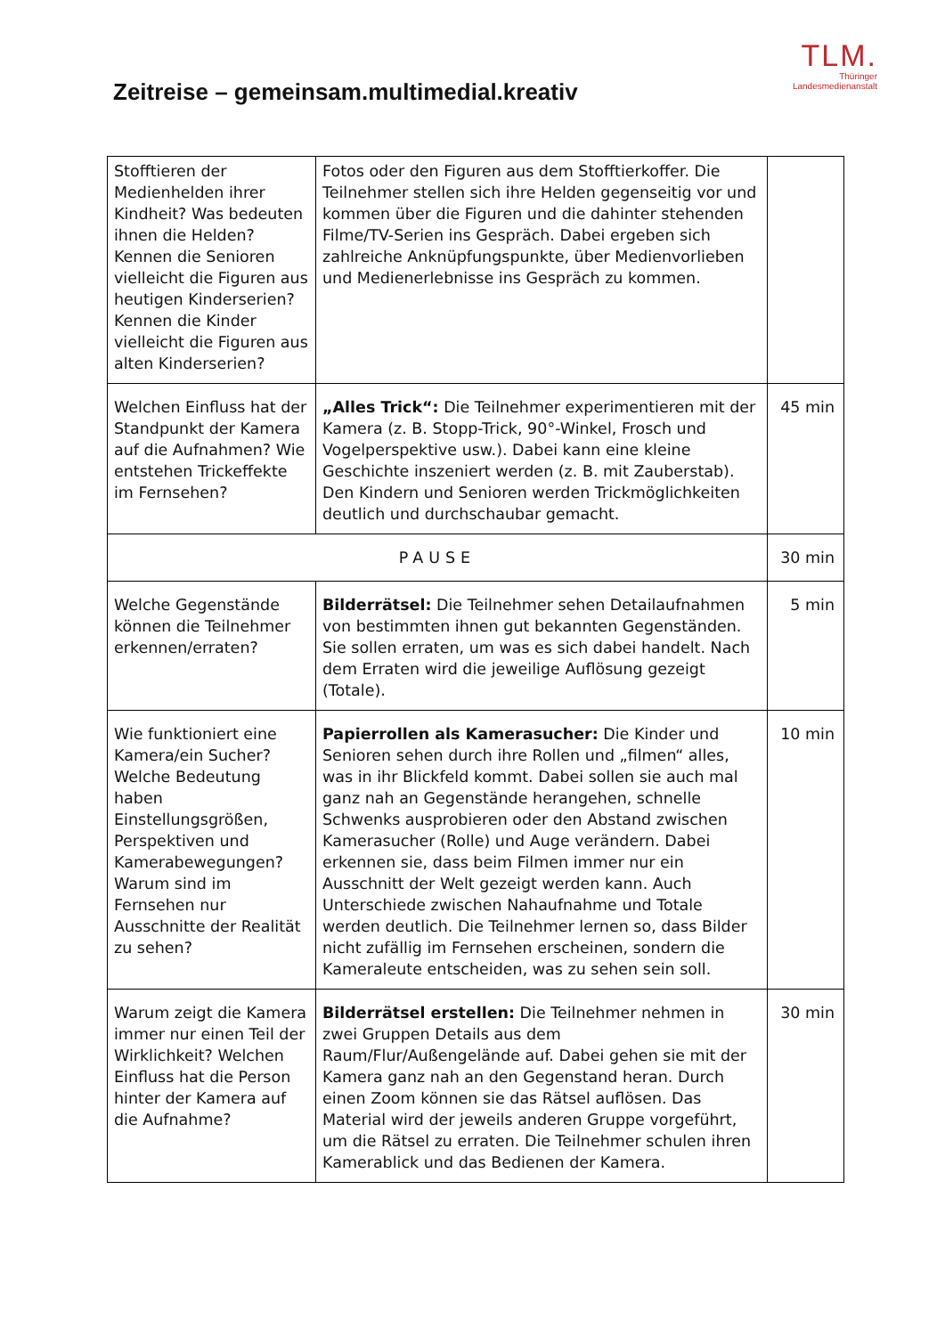Zeitreise – gemeinsam.multimedial.kreativ
TLM.
Thüringer
Landesmedienanstalt
| Stofftieren der Medienhelden ihrer Kindheit? Was bedeuten ihnen die Helden? Kennen die Senioren vielleicht die Figuren aus heutigen Kinderserien? Kennen die Kinder vielleicht die Figuren aus alten Kinderserien? | Fotos oder den Figuren aus dem Stofftierkoffer. Die Teilnehmer stellen sich ihre Helden gegenseitig vor und kommen über die Figuren und die dahinter stehenden Filme/TV-Serien ins Gespräch. Dabei ergeben sich zahlreiche Anknüpfungspunkte, über Medienvorlieben und Medienerlebnisse ins Gespräch zu kommen. | |
| Welchen Einfluss hat der Standpunkt der Kamera auf die Aufnahmen? Wie entstehen Trickeffekte im Fernsehen? | „Alles Trick“: Die Teilnehmer experimentieren mit der Kamera (z. B. Stopp-Trick, 90°-Winkel, Frosch und Vogelperspektive usw.). Dabei kann eine kleine Geschichte inszeniert werden (z. B. mit Zauberstab). Den Kindern und Senioren werden Trickmöglichkeiten deutlich und durchschaubar gemacht. | 45 min |
| PAUSE | | 30 min |
| Welche Gegenstände können die Teilnehmer erkennen/erraten? | Bilderrätsel: Die Teilnehmer sehen Detailaufnahmen von bestimmten ihnen gut bekannten Gegenständen. Sie sollen erraten, um was es sich dabei handelt. Nach dem Erraten wird die jeweilige Auflösung gezeigt (Totale). | 5 min |
| Wie funktioniert eine Kamera/ein Sucher? Welche Bedeutung haben Einstellungsgrößen, Perspektiven und Kamerabewegungen? Warum sind im Fernsehen nur Ausschnitte der Realität zu sehen? | Papierrollen als Kamerasucher: Die Kinder und Senioren sehen durch ihre Rollen und „filmen“ alles, was in ihr Blickfeld kommt. Dabei sollen sie auch mal ganz nah an Gegenstände herangehen, schnelle Schwenks ausprobieren oder den Abstand zwischen Kamerasucher (Rolle) und Auge verändern. Dabei erkennen sie, dass beim Filmen immer nur ein Ausschnitt der Welt gezeigt werden kann. Auch Unterschiede zwischen Nahaufnahme und Totale werden deutlich. Die Teilnehmer lernen so, dass Bilder nicht zufällig im Fernsehen erscheinen, sondern die Kameraleute entscheiden, was zu sehen sein soll. | 10 min |
| Warum zeigt die Kamera immer nur einen Teil der Wirklichkeit? Welchen Einfluss hat die Person hinter der Kamera auf die Aufnahme? | Bilderrätsel erstellen: Die Teilnehmer nehmen in zwei Gruppen Details aus dem Raum/Flur/Außengelände auf. Dabei gehen sie mit der Kamera ganz nah an den Gegenstand heran. Durch einen Zoom können sie das Rätsel auflösen. Das Material wird der jeweils anderen Gruppe vorgeführt, um die Rätsel zu erraten. Die Teilnehmer schulen ihren Kamerablick und das Bedienen der Kamera. | 30 min |